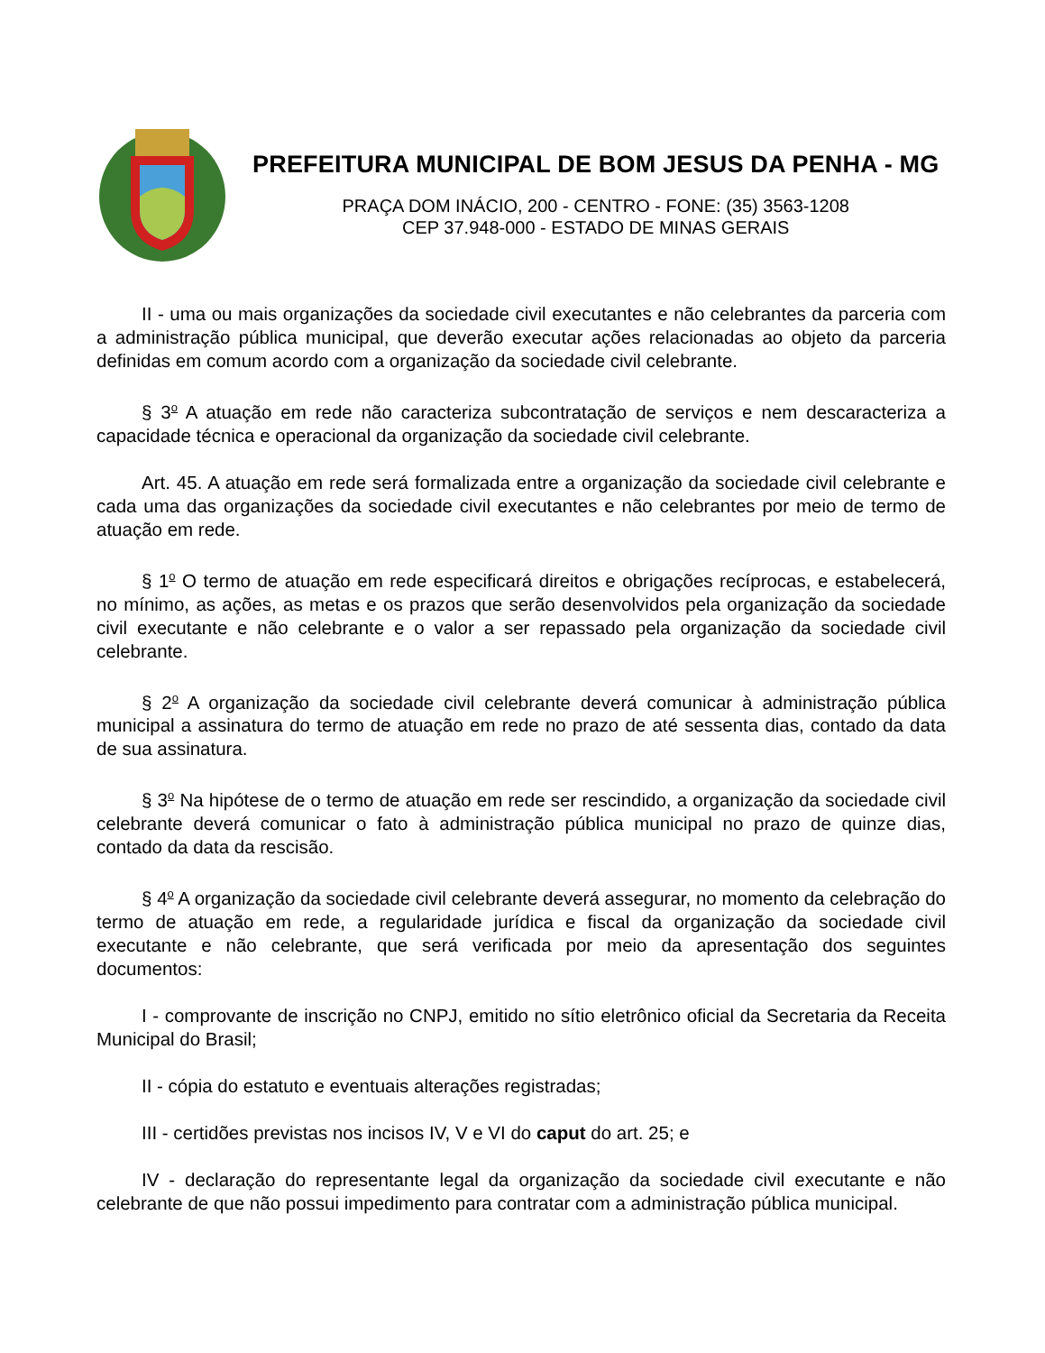PREFEITURA MUNICIPAL DE BOM JESUS DA PENHA - MG
PRAÇA DOM INÁCIO, 200 - CENTRO - FONE: (35) 3563-1208
CEP 37.948-000 - ESTADO DE MINAS GERAIS
II - uma ou mais organizações da sociedade civil executantes e não celebrantes da parceria com a administração pública municipal, que deverão executar ações relacionadas ao objeto da parceria definidas em comum acordo com a organização da sociedade civil celebrante.
§ 3<sup>o</sup> A atuação em rede não caracteriza subcontratação de serviços e nem descaracteriza a capacidade técnica e operacional da organização da sociedade civil celebrante.
Art. 45. A atuação em rede será formalizada entre a organização da sociedade civil celebrante e cada uma das organizações da sociedade civil executantes e não celebrantes por meio de termo de atuação em rede.
§ 1<sup>o</sup> O termo de atuação em rede especificará direitos e obrigações recíprocas, e estabelecerá, no mínimo, as ações, as metas e os prazos que serão desenvolvidos pela organização da sociedade civil executante e não celebrante e o valor a ser repassado pela organização da sociedade civil celebrante.
§ 2<sup>o</sup> A organização da sociedade civil celebrante deverá comunicar à administração pública municipal a assinatura do termo de atuação em rede no prazo de até sessenta dias, contado da data de sua assinatura.
§ 3<sup>o</sup> Na hipótese de o termo de atuação em rede ser rescindido, a organização da sociedade civil celebrante deverá comunicar o fato à administração pública municipal no prazo de quinze dias, contado da data da rescisão.
§ 4<sup>o</sup> A organização da sociedade civil celebrante deverá assegurar, no momento da celebração do termo de atuação em rede, a regularidade jurídica e fiscal da organização da sociedade civil executante e não celebrante, que será verificada por meio da apresentação dos seguintes documentos:
I - comprovante de inscrição no CNPJ, emitido no sítio eletrônico oficial da Secretaria da Receita Municipal do Brasil;
II - cópia do estatuto e eventuais alterações registradas;
III - certidões previstas nos incisos IV, V e VI do caput do art. 25; e
IV - declaração do representante legal da organização da sociedade civil executante e não celebrante de que não possui impedimento para contratar com a administração pública municipal.